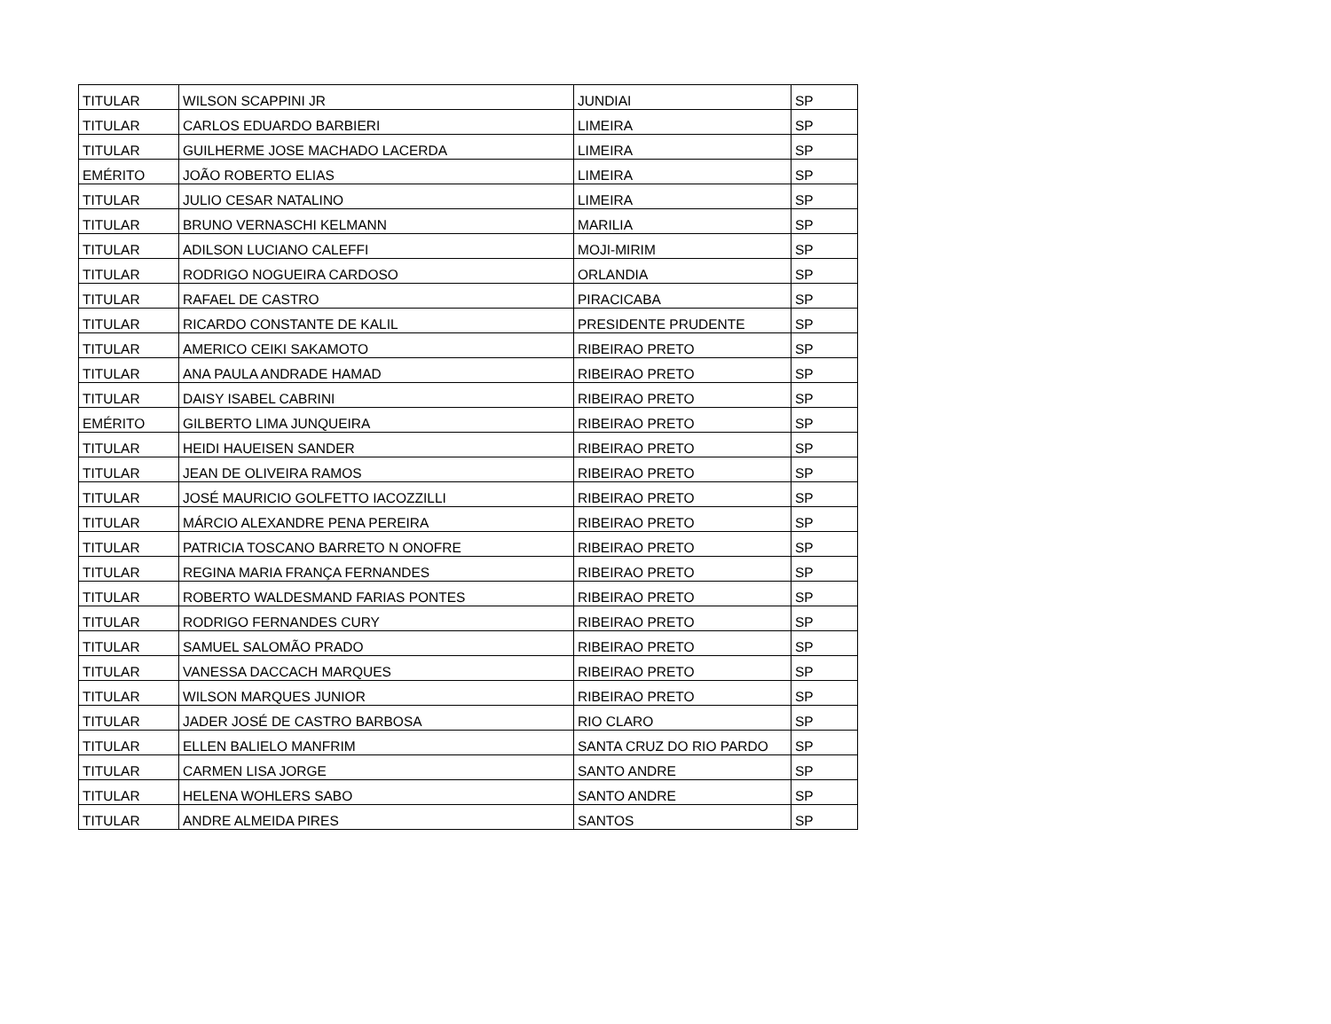| TITULAR | WILSON SCAPPINI JR | JUNDIAI | SP |
| TITULAR | CARLOS EDUARDO BARBIERI | LIMEIRA | SP |
| TITULAR | GUILHERME JOSE MACHADO LACERDA | LIMEIRA | SP |
| EMÉRITO | JOÃO ROBERTO ELIAS | LIMEIRA | SP |
| TITULAR | JULIO CESAR NATALINO | LIMEIRA | SP |
| TITULAR | BRUNO VERNASCHI KELMANN | MARILIA | SP |
| TITULAR | ADILSON LUCIANO CALEFFI | MOJI-MIRIM | SP |
| TITULAR | RODRIGO NOGUEIRA CARDOSO | ORLANDIA | SP |
| TITULAR | RAFAEL DE CASTRO | PIRACICABA | SP |
| TITULAR | RICARDO CONSTANTE DE KALIL | PRESIDENTE PRUDENTE | SP |
| TITULAR | AMERICO CEIKI SAKAMOTO | RIBEIRAO PRETO | SP |
| TITULAR | ANA PAULA ANDRADE HAMAD | RIBEIRAO PRETO | SP |
| TITULAR | DAISY ISABEL CABRINI | RIBEIRAO PRETO | SP |
| EMÉRITO | GILBERTO LIMA JUNQUEIRA | RIBEIRAO PRETO | SP |
| TITULAR | HEIDI HAUEISEN SANDER | RIBEIRAO PRETO | SP |
| TITULAR | JEAN DE OLIVEIRA RAMOS | RIBEIRAO PRETO | SP |
| TITULAR | JOSÉ MAURICIO GOLFETTO IACOZZILLI | RIBEIRAO PRETO | SP |
| TITULAR | MÁRCIO ALEXANDRE PENA PEREIRA | RIBEIRAO PRETO | SP |
| TITULAR | PATRICIA TOSCANO BARRETO N ONOFRE | RIBEIRAO PRETO | SP |
| TITULAR | REGINA MARIA FRANÇA FERNANDES | RIBEIRAO PRETO | SP |
| TITULAR | ROBERTO WALDESMAND FARIAS PONTES | RIBEIRAO PRETO | SP |
| TITULAR | RODRIGO FERNANDES CURY | RIBEIRAO PRETO | SP |
| TITULAR | SAMUEL SALOMÃO PRADO | RIBEIRAO PRETO | SP |
| TITULAR | VANESSA DACCACH MARQUES | RIBEIRAO PRETO | SP |
| TITULAR | WILSON MARQUES JUNIOR | RIBEIRAO PRETO | SP |
| TITULAR | JADER JOSÉ DE CASTRO BARBOSA | RIO CLARO | SP |
| TITULAR | ELLEN BALIELO MANFRIM | SANTA CRUZ DO RIO PARDO | SP |
| TITULAR | CARMEN LISA JORGE | SANTO ANDRE | SP |
| TITULAR | HELENA WOHLERS SABO | SANTO ANDRE | SP |
| TITULAR | ANDRE ALMEIDA PIRES | SANTOS | SP |